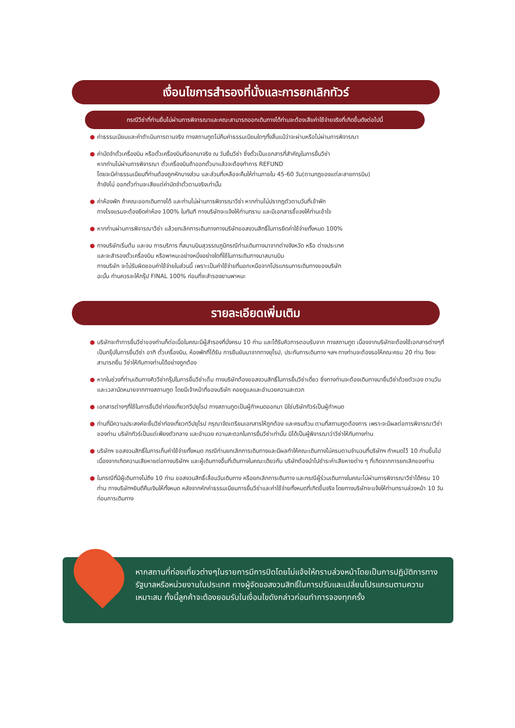เงื่อนไขการสำรองที่นั่งและการยกเลิกทัวร์
กรณีวีซ่าที่ท่านยื่นไม่ผ่านการพิจารณาและคณะสามารถออกเดินทางได้ท่านจะต้องเสียค่าใช้จ่ายจริงที่เกิดขึ้นดังต่อไปนี้
● ค่าธรรมเนียมและค่าดำเนินการตามจริง ทางสถานทูตไม่คืนค่าธรรมเนียมใดๆทั้งสิ้นแม้ว่าจะผ่านหรือไม่ผ่านการพิจารณา
● ค่ามัดจำตั๋วเครื่องบิน หรือตั๋วเครื่องบินที่ออกมาจริง ณ วันยื่นวีซ่า ซึ่งตั๋วเป็นเอกสารที่สำคัญในการยื่นวีซ่า
หากท่านไม่ผ่านการพิจารณา ตั๋วเครื่องบินถ้าออกตั๋วมาแล้วจะต้องทำการ REFUND
โดยจะมีค่าธรรมเนียมที่ท่านต้องถูกหักบางส่วน และส่วนที่เหลือจะคืนให้ท่านภายใน 45-60 วัน(ตามกฎของแต่ละสายการบิน)
ถ้ายังไม่ ออกตั๋วท่านจะเสียแต่ค่ามัดจำตั๋วตามจริงเท่านั้น
● ค่าห้องพัก ถ้าคณะออกเดินทางได้ และท่านไม่ผ่านการพิจารณาวีซ่า หากท่านไม่ปรากฏตัวตามวันที่เข้าพัก
ทางโรงแรมจะต้องยึดค่าห้อง 100% ในทันที ทางบริษัทจะแจ้งให้ท่านทราบ และมีเอกสารชี้แจงให้ท่านเข้าใจ
● หากท่านผ่านการพิจารณาวีซ่า แล้วยกเลิกการเดินทางทางบริษัทขอสงวนสิทธิ์ในการยึดค่าใช้จ่ายทั้งหมด 100%
● ทางบริษัทเริ่มต้น และจบ การบริการ ที่สนามบินสุวรรณภูมิกรณีท่านเดินทางมาจากต่างจังหวัด หรือ ต่างประเทศ
และจะสำรองตั๋วเครื่องบิน หรือพาหนะอย่างหนึ่งอย่างใดที่ใช้ในการเดินทางมาสนามบิน
ทางบริษัท จะไม่รับผิดชอบค่าใช้จ่ายในส่วนนี้ เพราะเป็นค่าใช้จ่ายที่นอกเหนือจากโปรแกรมการเดินทางของบริษัท
ฉะนั้น ท่านควรจะให้กรุ๊ป FINAL 100% ก่อนที่จะสำรองยานพาหนะ
รายละเอียดเพิ่มเติม
● บริษัทจะทำการยื่นวีซ่าของท่านก็ต่อเมื่อในคณะมีผู้สำรองที่นั่งครบ 10 ท่าน และได้รับคิวการตอบรับจาก ทางสถานทูต เนื่องจากบริษัทจะต้องใช้เอกสารต่างๆที่เป็นกรุ๊ปในการยื่นวีซ่า อาทิ ตั๋วเครื่องบิน, ห้องพักที่ได้รับ การยืนยันมาจากทางยุโรป, ประกันการเดินทาง ฯลฯ ทางท่านจะต้องรอให้คณะครบ 20 ท่าน จึงจะสามารถยื่น วีซ่าให้กับทางท่านได้อย่างถูกต้อง
● หากในช่วงที่ท่านเดินทางคิววีซ่ากรุ๊ปในการยื่นวีซ่าเต็ม ทางบริษัทต้องขอสงวนสิทธิ์ในการยื่นวีซ่าเดี่ยว ซึ่งทางท่านจะต้องเดินทางมายื่นวีซ่าด้วยตัวเอง ตามวัน และเวลานัดหมายจากทางสถานทูต โดยมีเจ้าหน้าที่ของบริษัท คอยดูแลและอำนวยความสะดวก
● เอกสารต่างๆที่ใช้ในการยื่นวีซ่าท่องเที่ยวทวีปยุโรป ทางสถานทูตเป็นผู้กำหนดออกมา มิใช่บริษัททัวร์เป็นผู้กำหนด
● ท่านที่มีความประสงค์จะยื่นวีซ่าท่องเที่ยวทวีปยุโรป กรุณาจัดเตรียมเอกสารให้ถูกต้อง และครบถ้วน ตามที่สถานทูตต้องการ เพราะจะมีผลต่อการพิจารณาวีซ่าของท่าน บริษัททัวร์เป็นแต่เพียงตัวกลาง และอำนวย ความสะดวกในการยื่นวีซ่าเท่านั้น มิได้เป็นผู้พิจารณาว่าวีซ่าให้กับทางท่าน
● บริษัทฯ ขอสงวนสิทธิ์ในการเก็บค่าใช้จ่ายทั้งหมด กรณีท่านยกเลิกการเดินทางและมีผลทำให้คณะเดินทางไม่ครบตามจำนวนที่บริษัทฯ กำหนดไว้ 10 ท่านขึ้นไป เนื่องจากเกิดความเสียหายต่อทางบริษัทฯ และผู้เดินทางอื่นที่เดินทางในคณะเดียวกัน บริษัทต้องนำไปชำระค่าเสียหายต่าง ๆ ที่เกิดจากการยกเลิกของท่าน
● ในกรณีที่มีผู้เดินทางไม่ถึง 10 ท่าน ขอสงวนสิทธิ์เลื่อนวันเดินทาง หรือยกเลิกการเดินทาง และกรณีผู้ร่วมเดินทางในคณะไม่ผ่านการพิจารณาวีซ่าได้ครบ 10 ท่าน ทางบริษัทฯยินดีคืนเงินให้ทั้งหมด หลังจากหักค่าธรรมเนียมการยื่นวีซ่าและค่าใช้จ่ายทั้งหมดที่เกิดขึ้นจริง โดยทางบริษัทจะแจ้งให้ท่านทราบล่วงหน้า 10 วันก่อนการเดินทาง
หากสถานที่ท่องเที่ยวต่างๆในรายการมีการปิดโดยไม่แจ้งให้ทราบล่วงหน้าโดยเป็นการปฏิบัติการทางรัฐบาลหรือหน่วยงานในประเทศ ทางผู้จัดขอสงวนสิทธิ์ในการปรับและเปลี่ยนโปรแกรมตามความเหมาะสม ทั้งนี้ลูกค้าจะต้องยอมรับในเงื่อนไขดังกล่าวก่อนทำการจองทุกครั้ง